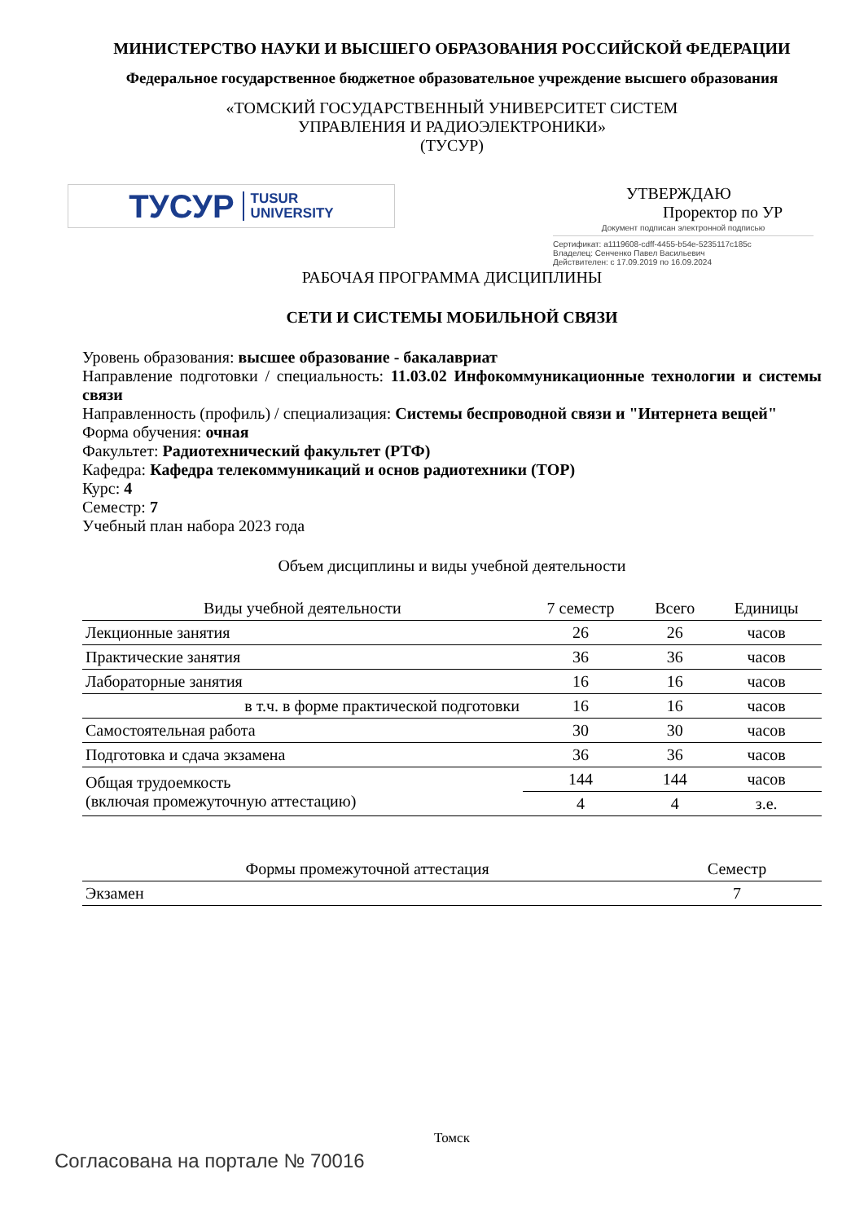МИНИСТЕРСТВО НАУКИ И ВЫСШЕГО ОБРАЗОВАНИЯ РОССИЙСКОЙ ФЕДЕРАЦИИ
Федеральное государственное бюджетное образовательное учреждение высшего образования
«ТОМСКИЙ ГОСУДАРСТВЕННЫЙ УНИВЕРСИТЕТ СИСТЕМ
УПРАВЛЕНИЯ И РАДИОЭЛЕКТРОНИКИ»
(ТУСУР)
ТУСУР TUSUR
UNIVERSITY
УТВЕРЖДАЮ
Проректор по УР
Документ подписан электронной подписью
Сертификат: a1119608-cdff-4455-b54e-5235117c185c
Владелец: Сенченко Павел Васильевич
Действителен: с 17.09.2019 по 16.09.2024
РАБОЧАЯ ПРОГРАММА ДИСЦИПЛИНЫ
СЕТИ И СИСТЕМЫ МОБИЛЬНОЙ СВЯЗИ
Уровень образования: высшее образование - бакалавриат
Направление подготовки / специальность: 11.03.02 Инфокоммуникационные технологии и системы связи
Направленность (профиль) / специализация: Системы беспроводной связи и "Интернета вещей"
Форма обучения: очная
Факультет: Радиотехнический факультет (РТФ)
Кафедра: Кафедра телекоммуникаций и основ радиотехники (ТОР)
Курс: 4
Семестр: 7
Учебный план набора 2023 года
Объем дисциплины и виды учебной деятельности
| Виды учебной деятельности | 7 семестр | Всего | Единицы |
| --- | --- | --- | --- |
| Лекционные занятия | 26 | 26 | часов |
| Практические занятия | 36 | 36 | часов |
| Лабораторные занятия | 16 | 16 | часов |
| в т.ч. в форме практической подготовки | 16 | 16 | часов |
| Самостоятельная работа | 30 | 30 | часов |
| Подготовка и сдача экзамена | 36 | 36 | часов |
| Общая трудоемкость (включая промежуточную аттестацию) | 144 | 144 | часов |
| | 4 | 4 | з.е. |
| Формы промежуточной аттестация | Семестр |
| --- | --- |
| Экзамен | 7 |
Томск
Согласована на портале № 70016